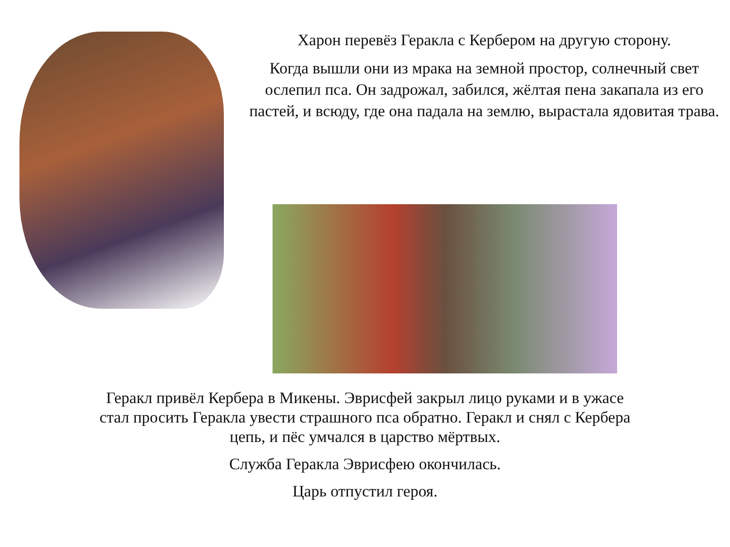Харон перевёз Геракла с Кербером на другую сторону.
Когда вышли они из мрака на земной простор, солнечный свет ослепил пса. Он задрожал, забился, жёлтая пена закапала из его пастей, и всюду, где она падала на землю, вырастала ядовитая трава.
Геракл привёл Кербера в Микены. Эврисфей закрыл лицо руками и в ужасе
стал просить Геракла увести страшного пса обратно. Геракл и снял с Кербера
цепь, и пёс умчался в царство мёртвых.
Служба Геракла Эврисфею окончилась.
Царь отпустил героя.